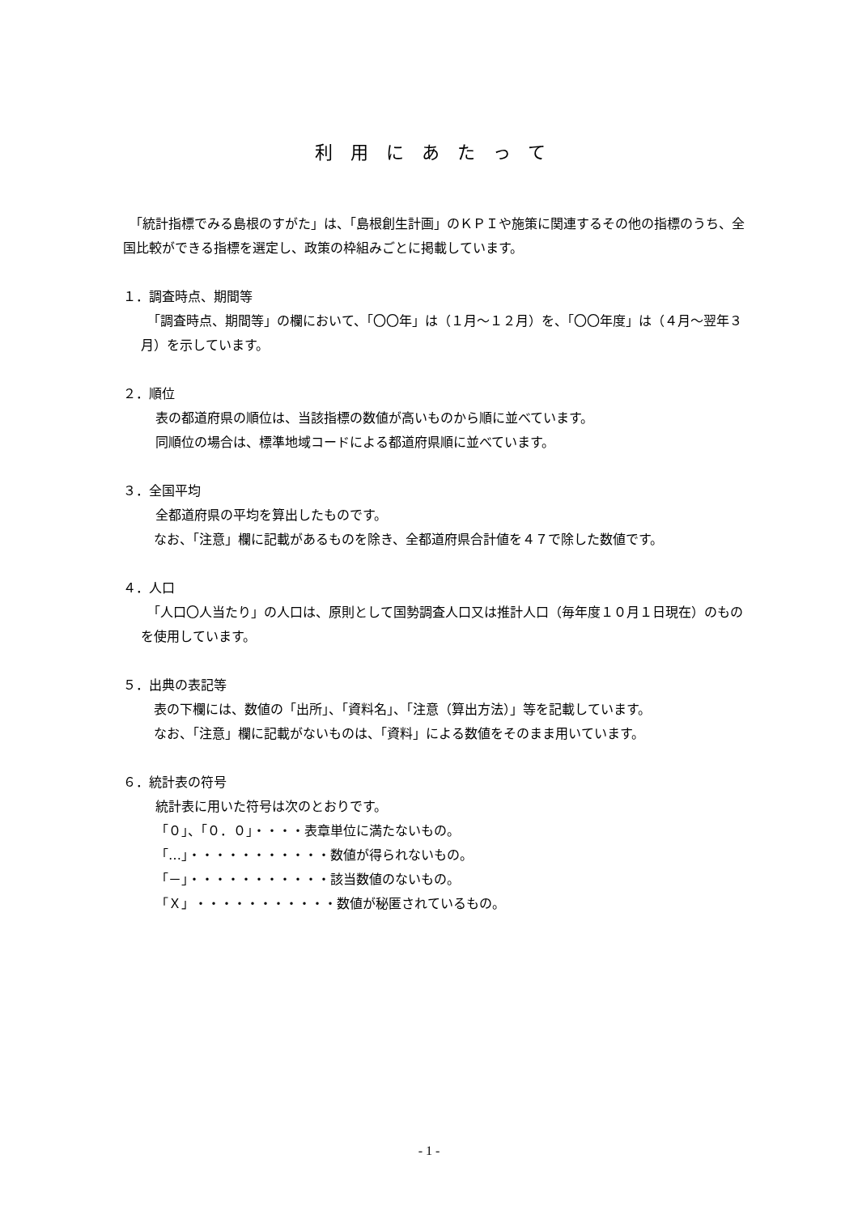利用にあたって
　「統計指標でみる島根のすがた」は、「島根創生計画」のＫＰＩや施策に関連するその他の指標のうち、全国比較ができる指標を選定し、政策の枠組みごとに掲載しています。
１．調査時点、期間等
　「調査時点、期間等」の欄において、「〇〇年」は（１月～１２月）を、「〇〇年度」は（４月～翌年３月）を示しています。
２．順位
表の都道府県の順位は、当該指標の数値が高いものから順に並べています。
同順位の場合は、標準地域コードによる都道府県順に並べています。
３．全国平均
全都道府県の平均を算出したものです。
　なお、「注意」欄に記載があるものを除き、全都道府県合計値を４７で除した数値です。
４．人口
　「人口〇人当たり」の人口は、原則として国勢調査人口又は推計人口（毎年度１０月１日現在）のものを使用しています。
５．出典の表記等
　表の下欄には、数値の「出所」、「資料名」、「注意（算出方法）」等を記載しています。
　なお、「注意」欄に記載がないものは、「資料」による数値をそのまま用いています。
６．統計表の符号
統計表に用いた符号は次のとおりです。
「０」、「０．０」・・・・表章単位に満たないもの。
「…」・・・・・・・・・・・数値が得られないもの。
「－」・・・・・・・・・・・該当数値のないもの。
「Ｘ」・・・・・・・・・・・数値が秘匿されているもの。
- 1 -